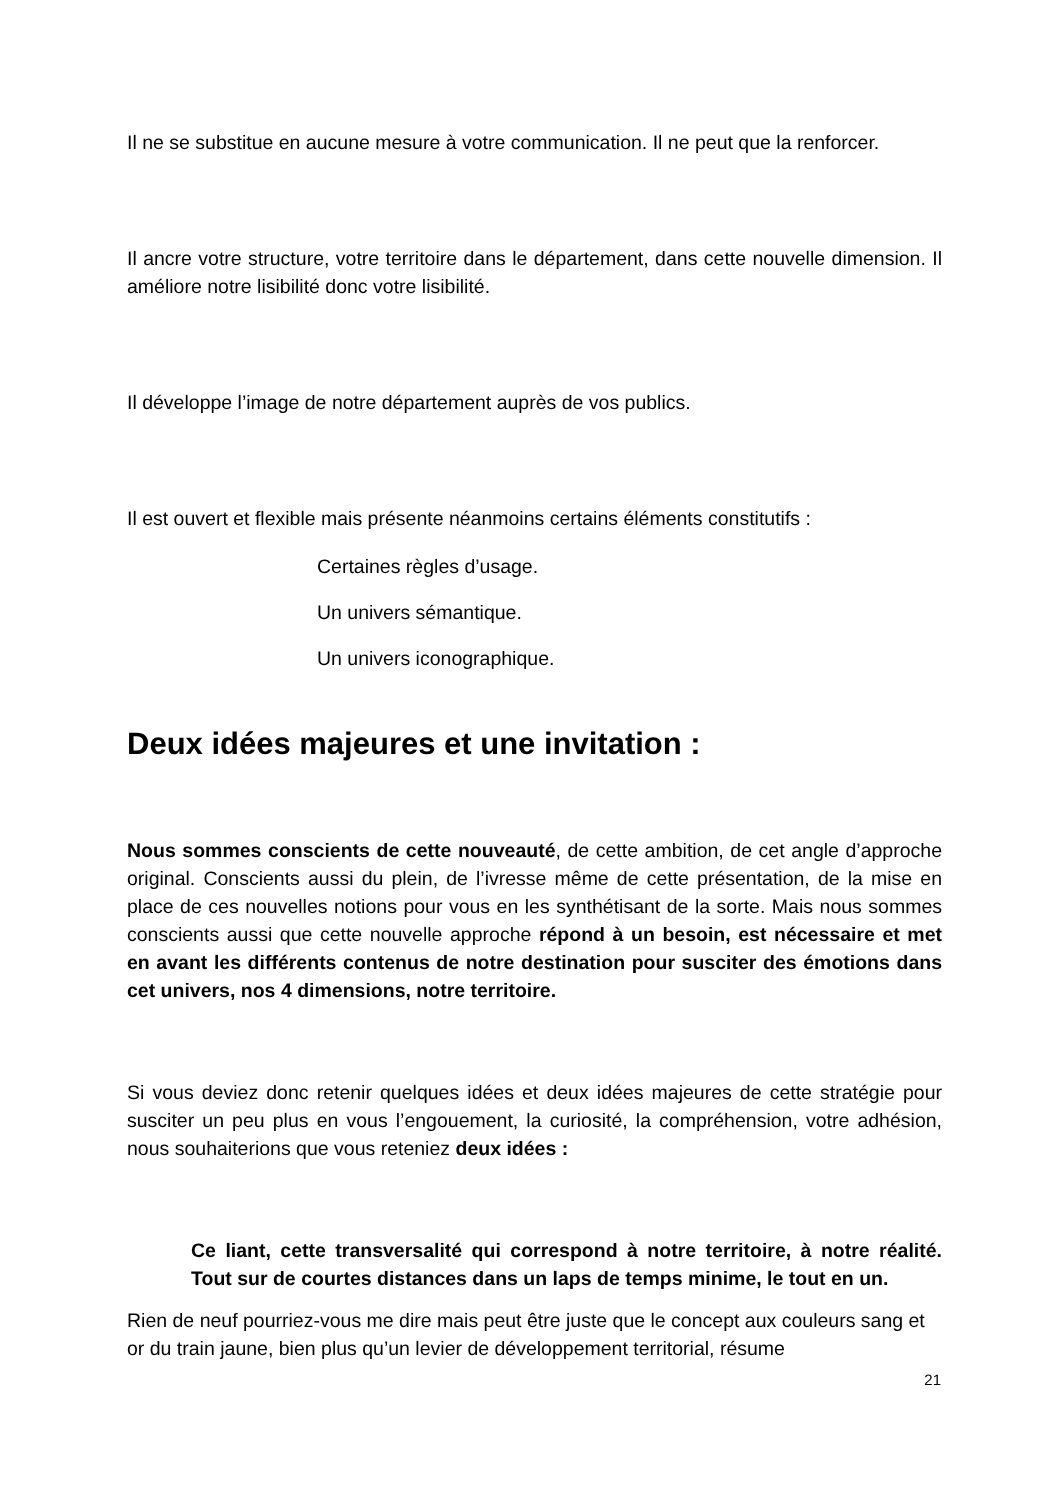Il ne se substitue en aucune mesure à votre communication. Il ne peut que la renforcer.
Il ancre votre structure, votre territoire dans le département, dans cette nouvelle dimension. Il améliore notre lisibilité donc votre lisibilité.
Il développe l’image de notre département auprès de vos publics.
Il est ouvert et flexible mais présente néanmoins certains éléments constitutifs :
Certaines règles d’usage.
Un univers sémantique.
Un univers iconographique.
Deux idées majeures et une invitation :
Nous sommes conscients de cette nouveauté, de cette ambition, de cet angle d’approche original. Conscients aussi du plein, de l’ivresse même de cette présentation, de la mise en place de ces nouvelles notions pour vous en les synthétisant de la sorte. Mais nous sommes conscients aussi que cette nouvelle approche répond à un besoin, est nécessaire et met en avant les différents contenus de notre destination pour susciter des émotions dans cet univers, nos 4 dimensions, notre territoire.
Si vous deviez donc retenir quelques idées et deux idées majeures de cette stratégie pour susciter un peu plus en vous l’engouement, la curiosité, la compréhension, votre adhésion, nous souhaiterions que vous reteniez deux idées :
Ce liant, cette transversalité qui correspond à notre territoire, à notre réalité. Tout sur de courtes distances dans un laps de temps minime, le tout en un.
Rien de neuf pourriez-vous me dire mais peut être juste que le concept aux couleurs sang et or du train jaune, bien plus qu’un levier de développement territorial, résume
21